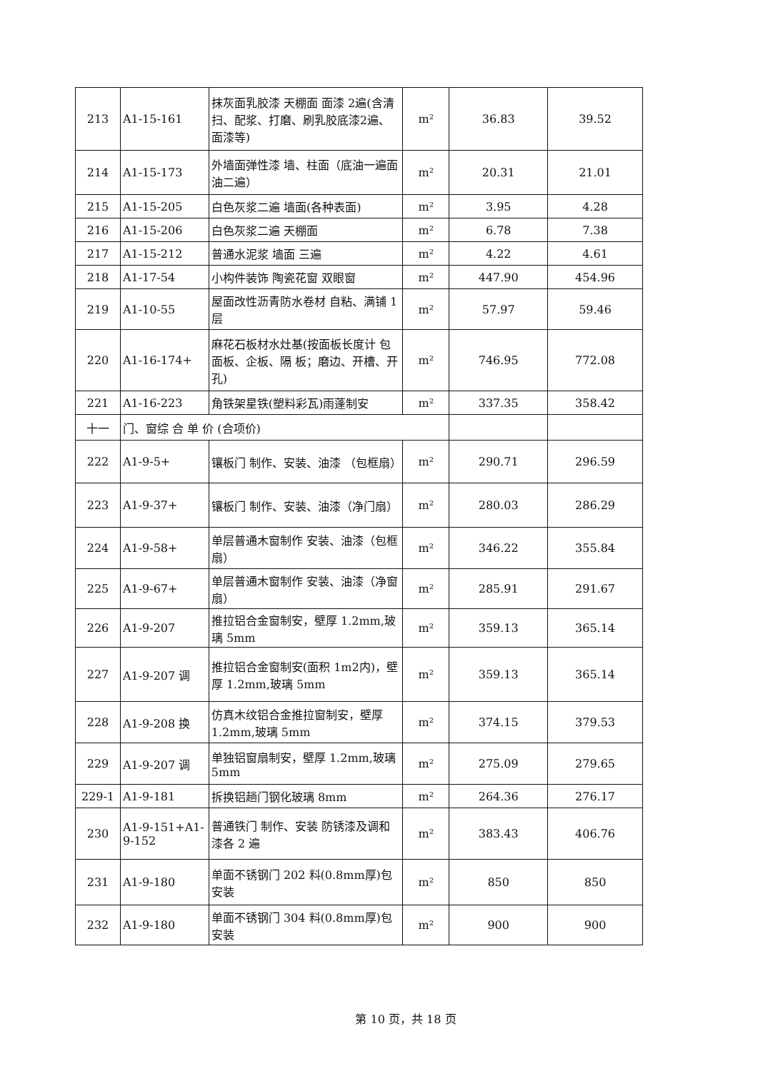| 213 | A1-15-161 | 抹灰面乳胶漆 天棚面 面漆 2遍(含清扫、配浆、打磨、刷乳胶底漆2遍、面漆等) | m² | 36.83 | 39.52 |
| 214 | A1-15-173 | 外墙面弹性漆 墙、柱面（底油一遍面油二遍） | m² | 20.31 | 21.01 |
| 215 | A1-15-205 | 白色灰浆二遍 墙面(各种表面) | m² | 3.95 | 4.28 |
| 216 | A1-15-206 | 白色灰浆二遍 天棚面 | m² | 6.78 | 7.38 |
| 217 | A1-15-212 | 普通水泥浆 墙面 三遍 | m² | 4.22 | 4.61 |
| 218 | A1-17-54 | 小构件装饰 陶瓷花窗 双眼窗 | m² | 447.90 | 454.96 |
| 219 | A1-10-55 | 屋面改性沥青防水卷材 自粘、满铺 1 层 | m² | 57.97 | 59.46 |
| 220 | A1-16-174+ | 麻花石板材水灶基(按面板长度计 包面板、企板、隔 板；磨边、开槽、开孔) | m² | 746.95 | 772.08 |
| 221 | A1-16-223 | 角铁架星铁(塑料彩瓦)雨蓬制安 | m² | 337.35 | 358.42 |
| 十一 | 门、窗综 合 单 价 (合项价) | | | | |
| 222 | A1-9-5+ | 镶板门 制作、安装、油漆 （包框扇） | m² | 290.71 | 296.59 |
| 223 | A1-9-37+ | 镶板门 制作、安装、油漆（净门扇） | m² | 280.03 | 286.29 |
| 224 | A1-9-58+ | 单层普通木窗制作 安装、油漆（包框扇） | m² | 346.22 | 355.84 |
| 225 | A1-9-67+ | 单层普通木窗制作 安装、油漆（净窗扇） | m² | 285.91 | 291.67 |
| 226 | A1-9-207 | 推拉铝合金窗制安，壁厚 1.2mm,玻璃 5mm | m² | 359.13 | 365.14 |
| 227 | A1-9-207 调 | 推拉铝合金窗制安(面积 1m2内)，壁厚 1.2mm,玻璃 5mm | m² | 359.13 | 365.14 |
| 228 | A1-9-208 换 | 仿真木纹铝合金推拉窗制安，壁厚 1.2mm,玻璃 5mm | m² | 374.15 | 379.53 |
| 229 | A1-9-207 调 | 单独铝窗扇制安，壁厚 1.2mm,玻璃 5mm | m² | 275.09 | 279.65 |
| 229-1 | A1-9-181 | 拆换铝趟门钢化玻璃 8mm | m² | 264.36 | 276.17 |
| 230 | A1-9-151+A1-9-152 | 普通铁门 制作、安装 防锈漆及调和漆各 2 遍 | m² | 383.43 | 406.76 |
| 231 | A1-9-180 | 单面不锈钢门 202 料(0.8mm厚)包安装 | m² | 850 | 850 |
| 232 | A1-9-180 | 单面不锈钢门 304 料(0.8mm厚)包安装 | m² | 900 | 900 |
第 10 页，共 18 页